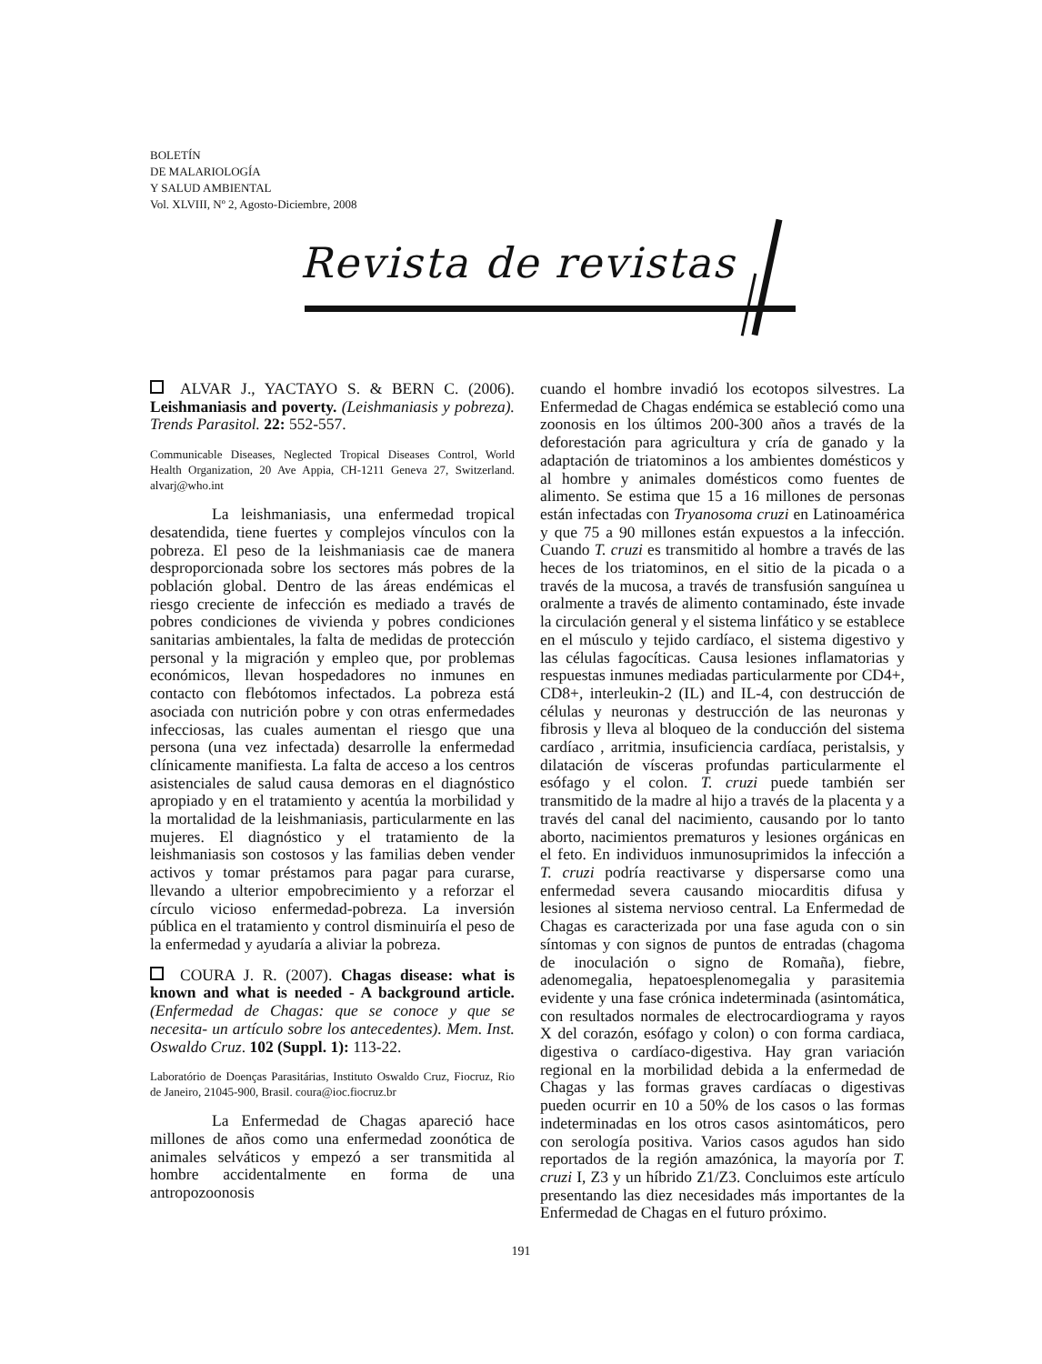BOLETÍN
DE MALARIOLOGÍA
Y SALUD AMBIENTAL
Vol. XLVIII, Nº 2, Agosto-Diciembre, 2008
Revista de revistas
ALVAR J., YACTAYO S. & BERN C. (2006). Leishmaniasis and poverty. (Leishmaniasis y pobreza). Trends Parasitol. 22: 552-557.
Communicable Diseases, Neglected Tropical Diseases Control, World Health Organization, 20 Ave Appia, CH-1211 Geneva 27, Switzerland. alvarj@who.int
La leishmaniasis, una enfermedad tropical desatendida, tiene fuertes y complejos vínculos con la pobreza. El peso de la leishmaniasis cae de manera desproporcionada sobre los sectores más pobres de la población global. Dentro de las áreas endémicas el riesgo creciente de infección es mediado a través de pobres condiciones de vivienda y pobres condiciones sanitarias ambientales, la falta de medidas de protección personal y la migración y empleo que, por problemas económicos, llevan hospedadores no inmunes en contacto con flebótomos infectados. La pobreza está asociada con nutrición pobre y con otras enfermedades infecciosas, las cuales aumentan el riesgo que una persona (una vez infectada) desarrolle la enfermedad clínicamente manifiesta. La falta de acceso a los centros asistenciales de salud causa demoras en el diagnóstico apropiado y en el tratamiento y acentúa la morbilidad y la mortalidad de la leishmaniasis, particularmente en las mujeres. El diagnóstico y el tratamiento de la leishmaniasis son costosos y las familias deben vender activos y tomar préstamos para pagar para curarse, llevando a ulterior empobrecimiento y a reforzar el círculo vicioso enfermedad-pobreza. La inversión pública en el tratamiento y control disminuiría el peso de la enfermedad y ayudaría a aliviar la pobreza.
COURA J. R. (2007). Chagas disease: what is known and what is needed - A background article. (Enfermedad de Chagas: que se conoce y que se necesita- un artículo sobre los antecedentes). Mem. Inst. Oswaldo Cruz. 102 (Suppl. 1): 113-22.
Laboratório de Doenças Parasitárias, Instituto Oswaldo Cruz, Fiocruz, Rio de Janeiro, 21045-900, Brasil. coura@ioc.fiocruz.br
La Enfermedad de Chagas apareció hace millones de años como una enfermedad zoonótica de animales selváticos y empezó a ser transmitida al hombre accidentalmente en forma de una antropozoonosis
cuando el hombre invadió los ecotopos silvestres. La Enfermedad de Chagas endémica se estableció como una zoonosis en los últimos 200-300 años a través de la deforestación para agricultura y cría de ganado y la adaptación de triatominos a los ambientes domésticos y al hombre y animales domésticos como fuentes de alimento. Se estima que 15 a 16 millones de personas están infectadas con Tryanosoma cruzi en Latinoamérica y que 75 a 90 millones están expuestos a la infección. Cuando T. cruzi es transmitido al hombre a través de las heces de los triatominos, en el sitio de la picada o a través de la mucosa, a través de transfusión sanguínea u oralmente a través de alimento contaminado, éste invade la circulación general y el sistema linfático y se establece en el músculo y tejido cardíaco, el sistema digestivo y las células fagocíticas. Causa lesiones inflamatorias y respuestas inmunes mediadas particularmente por CD4+, CD8+, interleukin-2 (IL) and IL-4, con destrucción de células y neuronas y destrucción de las neuronas y fibrosis y lleva al bloqueo de la conducción del sistema cardíaco , arritmia, insuficiencia cardíaca, peristalsis, y dilatación de vísceras profundas particularmente el esófago y el colon. T. cruzi puede también ser transmitido de la madre al hijo a través de la placenta y a través del canal del nacimiento, causando por lo tanto aborto, nacimientos prematuros y lesiones orgánicas en el feto. En individuos inmunosuprimidos la infección a T. cruzi podría reactivarse y dispersarse como una enfermedad severa causando miocarditis difusa y lesiones al sistema nervioso central. La Enfermedad de Chagas es caracterizada por una fase aguda con o sin síntomas y con signos de puntos de entradas (chagoma de inoculación o signo de Romaña), fiebre, adenomegalia, hepatoesplenomegalia y parasitemia evidente y una fase crónica indeterminada (asintomática, con resultados normales de electrocardiograma y rayos X del corazón, esófago y colon) o con forma cardiaca, digestiva o cardíaco-digestiva. Hay gran variación regional en la morbilidad debida a la enfermedad de Chagas y las formas graves cardíacas o digestivas pueden ocurrir en 10 a 50% de los casos o las formas indeterminadas en los otros casos asintomáticos, pero con serología positiva. Varios casos agudos han sido reportados de la región amazónica, la mayoría por T. cruzi I, Z3 y un híbrido Z1/Z3. Concluimos este artículo presentando las diez necesidades más importantes de la Enfermedad de Chagas en el futuro próximo.
191